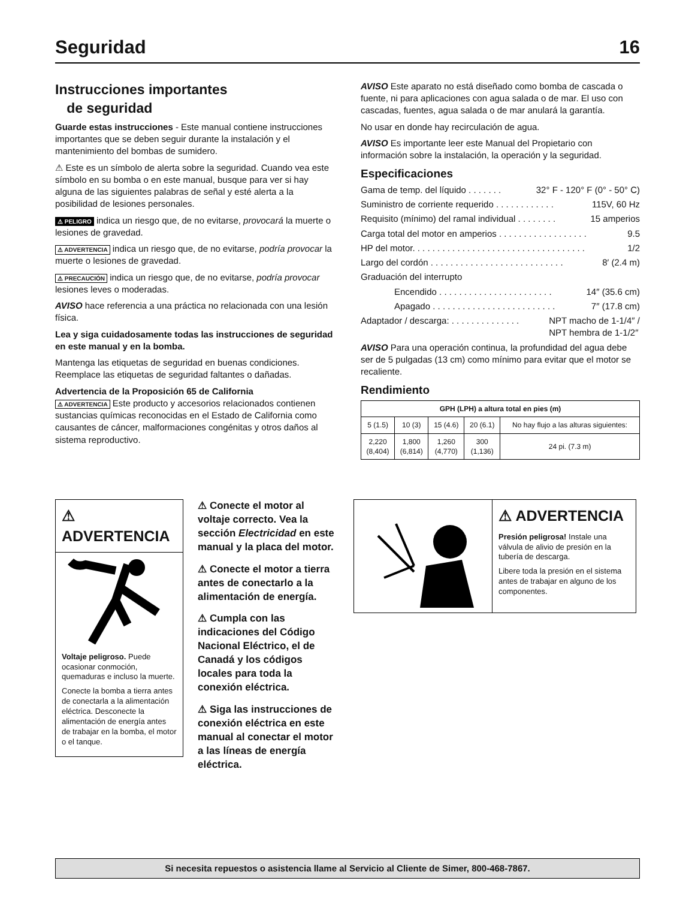Seguridad 16
Instrucciones importantes
de seguridad
Guarde estas instrucciones - Este manual contiene instrucciones importantes que se deben seguir durante la instalación y el mantenimiento del bombas de sumidero.
⚠ Este es un símbolo de alerta sobre la seguridad. Cuando vea este símbolo en su bomba o en este manual, busque para ver si hay alguna de las siguientes palabras de señal y esté alerta a la posibilidad de lesiones personales.
⚠ PELIGRO indica un riesgo que, de no evitarse, provocará la muerte o lesiones de gravedad.
⚠ ADVERTENCIA indica un riesgo que, de no evitarse, podría provocar la muerte o lesiones de gravedad.
⚠ PRECAUCIÓN indica un riesgo que, de no evitarse, podría provocar lesiones leves o moderadas.
AVISO hace referencia a una práctica no relacionada con una lesión física.
Lea y siga cuidadosamente todas las instrucciones de seguridad en este manual y en la bomba.
Mantenga las etiquetas de seguridad en buenas condiciones. Reemplace las etiquetas de seguridad faltantes o dañadas.
Advertencia de la Proposición 65 de California
⚠ ADVERTENCIA Este producto y accesorios relacionados contienen sustancias químicas reconocidas en el Estado de California como causantes de cáncer, malformaciones congénitas y otros daños al sistema reproductivo.
AVISO Este aparato no está diseñado como bomba de cascada o fuente, ni para aplicaciones con agua salada o de mar. El uso con cascadas, fuentes, agua salada o de mar anulará la garantía.
No usar en donde hay recirculación de agua.
AVISO Es importante leer este Manual del Propietario con información sobre la instalación, la operación y la seguridad.
Especificaciones
Gama de temp. del líquido . . . . . . . 32° F - 120° F (0° - 50° C)
Suministro de corriente requerido . . . . . . . . . . . . 115V, 60 Hz
Requisito (mínimo) del ramal individual . . . . . . . . 15 amperios
Carga total del motor en amperios . . . . . . . . . . . . . . . . . . 9.5
HP del motor. . . . . . . . . . . . . . . . . . . . . . . . . . . . . . . . . . . 1/2
Largo del cordón . . . . . . . . . . . . . . . . . . . . . . . . . . . 8′ (2.4 m)
Graduación del interrupto
Encendido . . . . . . . . . . . . . . . . . . . . . . . 14″ (35.6 cm)
Apagado . . . . . . . . . . . . . . . . . . . . . . . . . 7″ (17.8 cm)
Adaptador / descarga: . . . . . . . . . . . . . . NPT macho de 1-1/4″ /
NPT hembra de 1-1/2″
AVISO Para una operación continua, la profundidad del agua debe ser de 5 pulgadas (13 cm) como mínimo para evitar que el motor se recaliente.
Rendimiento
| GPH (LPH) a altura total en pies (m) | | | | |
| --- | --- | --- | --- | --- |
| 5 (1.5) | 10 (3) | 15 (4.6) | 20 (6.1) | No hay flujo a las alturas siguientes: |
| 2,220 (8,404) | 1,800 (6,814) | 1,260 (4,770) | 300 (1,136) | 24 pi. (7.3 m) |
⚠ ADVERTENCIA
Voltaje peligroso. Puede ocasionar conmoción, quemaduras e incluso la muerte.
Conecte la bomba a tierra antes de conectarla a la alimentación eléctrica. Desconecte la alimentación de energía antes de trabajar en la bomba, el motor o el tanque.
⚠ Conecte el motor al voltaje correcto. Vea la sección Electricidad en este manual y la placa del motor.
⚠ Conecte el motor a tierra antes de conectarlo a la alimentación de energía.
⚠ Cumpla con las indicaciones del Código Nacional Eléctrico, el de Canadá y los códigos locales para toda la conexión eléctrica.
⚠ Siga las instrucciones de conexión eléctrica en este manual al conectar el motor a las líneas de energía eléctrica.
⚠ ADVERTENCIA
Presión peligrosa! Instale una válvula de alivio de presión en la tubería de descarga.
Libere toda la presión en el sistema antes de trabajar en alguno de los componentes.
Si necesita repuestos o asistencia llame al Servicio al Cliente de Simer, 800-468-7867.